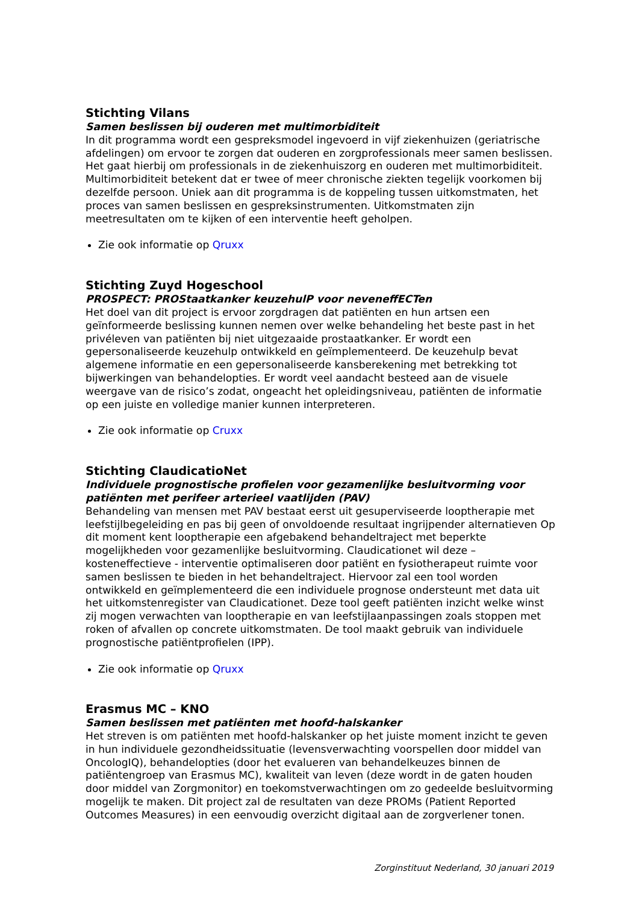Stichting Vilans
Samen beslissen bij ouderen met multimorbiditeit
In dit programma wordt een gespreksmodel ingevoerd in vijf ziekenhuizen (geriatrische afdelingen) om ervoor te zorgen dat ouderen en zorgprofessionals meer samen beslissen. Het gaat hierbij om professionals in de ziekenhuiszorg en ouderen met multimorbiditeit. Multimorbiditeit betekent dat er twee of meer chronische ziekten tegelijk voorkomen bij dezelfde persoon. Uniek aan dit programma is de koppeling tussen uitkomstmaten, het proces van samen beslissen en gespreksinstrumenten. Uitkomstmaten zijn meetresultaten om te kijken of een interventie heeft geholpen.
Zie ook informatie op Qruxx
Stichting Zuyd Hogeschool
PROSPECT: PROStaatkanker keuzehulP voor neveneffECTen
Het doel van dit project is ervoor zorgdragen dat patiënten en hun artsen een geïnformeerde beslissing kunnen nemen over welke behandeling het beste past in het privéleven van patiënten bij niet uitgezaaide prostaatkanker. Er wordt een gepersonaliseerde keuzehulp ontwikkeld en geïmplementeerd. De keuzehulp bevat algemene informatie en een gepersonaliseerde kansberekening met betrekking tot bijwerkingen van behandelopties. Er wordt veel aandacht besteed aan de visuele weergave van de risico’s zodat, ongeacht het opleidingsniveau, patiënten de informatie op een juiste en volledige manier kunnen interpreteren.
Zie ook informatie op Cruxx
Stichting ClaudicatioNet
Individuele prognostische profielen voor gezamenlijke besluitvorming voor patiënten met perifeer arterieel vaatlijden (PAV)
Behandeling van mensen met PAV bestaat eerst uit gesuperviseerde looptherapie met leefstijlbegeleiding en pas bij geen of onvoldoende resultaat ingrijpender alternatieven Op dit moment kent looptherapie een afgebakend behandeltraject met beperkte mogelijkheden voor gezamenlijke besluitvorming. Claudicationet wil deze – kosteneffectieve - interventie optimaliseren door patiënt en fysiotherapeut ruimte voor samen beslissen te bieden in het behandeltraject. Hiervoor zal een tool worden ontwikkeld en geïmplementeerd die een individuele prognose ondersteunt met data uit het uitkomstenregister van Claudicationet. Deze tool geeft patiënten inzicht welke winst zij mogen verwachten van looptherapie en van leefstijlaanpassingen zoals stoppen met roken of afvallen op concrete uitkomstmaten. De tool maakt gebruik van individuele prognostische patiëntprofielen (IPP).
Zie ook informatie op Qruxx
Erasmus MC – KNO
Samen beslissen met patiënten met hoofd-halskanker
Het streven is om patiënten met hoofd-halskanker op het juiste moment inzicht te geven in hun individuele gezondheidssituatie (levensverwachting voorspellen door middel van OncologIQ), behandelopties (door het evalueren van behandelkeuzes binnen de patiëntengroep van Erasmus MC), kwaliteit van leven (deze wordt in de gaten houden door middel van Zorgmonitor) en toekomstverwachtingen om zo gedeelde besluitvorming mogelijk te maken. Dit project zal de resultaten van deze PROMs (Patient Reported Outcomes Measures) in een eenvoudig overzicht digitaal aan de zorgverlener tonen.
Zorginstituut Nederland, 30 januari 2019